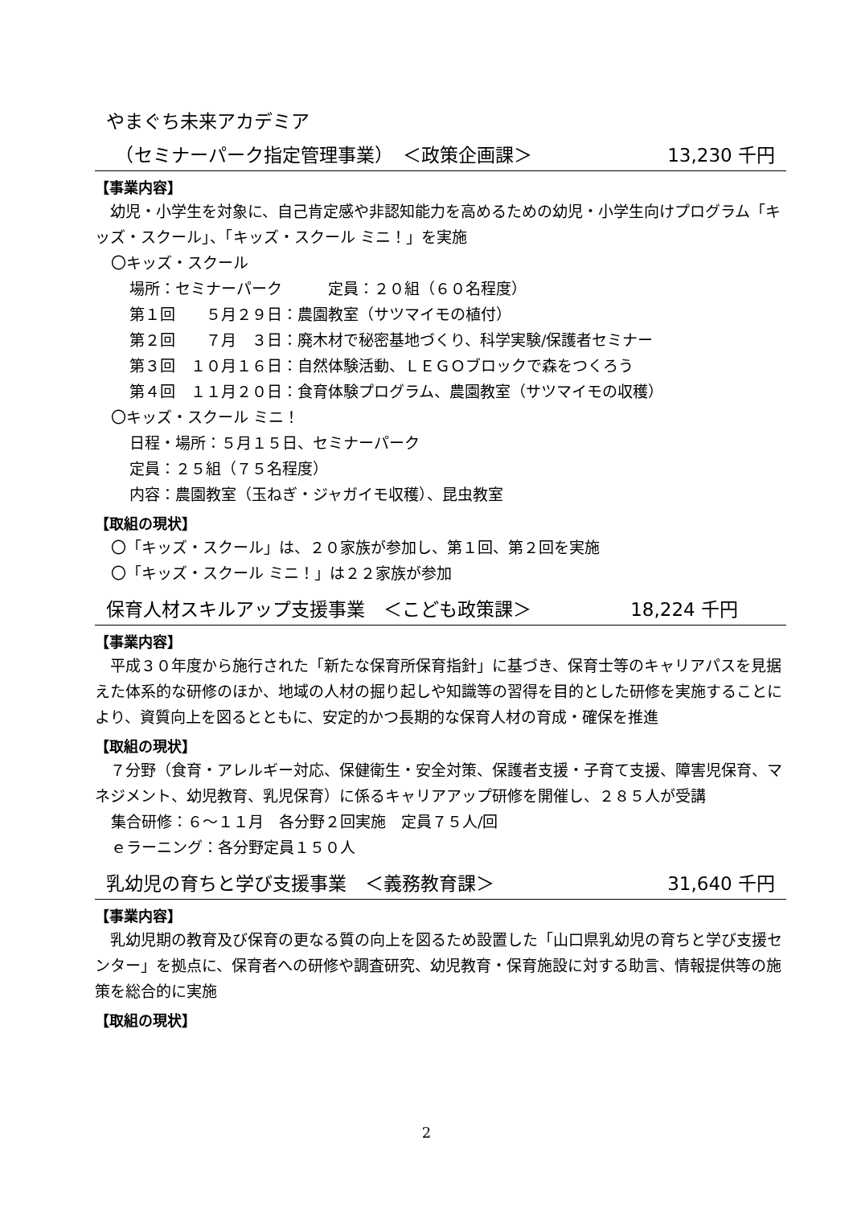やまぐち未来アカデミア
　（セミナーパーク指定管理事業）　＜政策企画課＞ 13,230 千円
【事業内容】
　幼児・小学生を対象に、自己肯定感や非認知能力を高めるための幼児・小学生向けプログラム「キッズ・スクール」、「キッズ・スクール ミニ！」を実施
〇キッズ・スクール
場所：セミナーパーク　　　定員：２０組（６０名程度）
第１回　　５月２９日：農園教室（サツマイモの植付）
第２回　　７月　３日：廃木材で秘密基地づくり、科学実験/保護者セミナー
第３回　１０月１６日：自然体験活動、ＬＥＧＯブロックで森をつくろう
第４回　１１月２０日：食育体験プログラム、農園教室（サツマイモの収穫）
〇キッズ・スクール ミニ！
日程・場所：５月１５日、セミナーパーク
定員：２５組（７５名程度）
内容：農園教室（玉ねぎ・ジャガイモ収穫）、昆虫教室
【取組の現状】
〇「キッズ・スクール」は、２０家族が参加し、第１回、第２回を実施
〇「キッズ・スクール ミニ！」は２２家族が参加
保育人材スキルアップ支援事業　＜こども政策課＞ 18,224 千円
【事業内容】
　平成３０年度から施行された「新たな保育所保育指針」に基づき、保育士等のキャリアパスを見据えた体系的な研修のほか、地域の人材の掘り起しや知識等の習得を目的とした研修を実施することにより、資質向上を図るとともに、安定的かつ長期的な保育人材の育成・確保を推進
【取組の現状】
　７分野（食育・アレルギー対応、保健衛生・安全対策、保護者支援・子育て支援、障害児保育、マネジメント、幼児教育、乳児保育）に係るキャリアアップ研修を開催し、２８５人が受講
集合研修：６～１１月　各分野２回実施　定員７５人/回
ｅラーニング：各分野定員１５０人
乳幼児の育ちと学び支援事業　＜義務教育課＞ 31,640 千円
【事業内容】
　乳幼児期の教育及び保育の更なる質の向上を図るため設置した「山口県乳幼児の育ちと学び支援センター」を拠点に、保育者への研修や調査研究、幼児教育・保育施設に対する助言、情報提供等の施策を総合的に実施
【取組の現状】
2